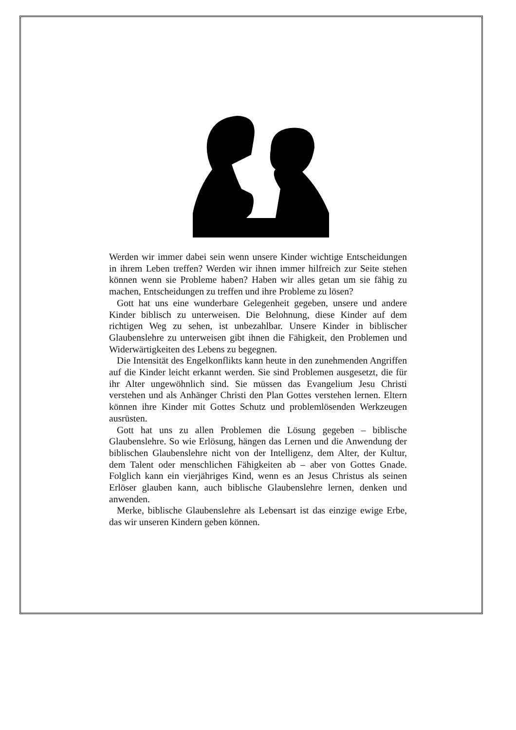Werden wir immer dabei sein wenn unsere Kinder wichtige Ent­scheidungen in ihrem Leben treffen? Werden wir ihnen immer hilf­reich zur Seite stehen können wenn sie Probleme haben? Haben wir alles getan um sie fähig zu machen, Entscheidungen zu treffen und ihre Probleme zu lösen?
Gott hat uns eine wunderbare Gelegenheit gegeben, unsere und andere Kinder biblisch zu unterweisen. Die Belohnung, diese Kinder auf dem richtigen Weg zu sehen, ist unbezahlbar. Unsere Kinder in biblischer Glaubenslehre zu unterweisen gibt ihnen die Fähigkeit, den Problemen und Widerwärtigkeiten des Lebens zu begegnen.
Die Intensität des Engelkonflikts kann heute in den zunehmenden Angriffen auf die Kinder leicht erkannt werden. Sie sind Problemen ausgesetzt, die für ihr Alter ungewöhnlich sind. Sie müssen das Evangelium Jesu Christi verstehen und als Anhänger Christi den Plan Gottes verstehen lernen. Eltern können ihre Kinder mit Gottes Schutz und problemlösenden Werkzeugen ausrüsten.
Gott hat uns zu allen Problemen die Lösung gegeben – biblische Glaubenslehre. So wie Erlösung, hängen das Lernen und die Anwendung der biblischen Glaubenslehre nicht von der Intelligenz, dem Alter, der Kultur, dem Talent oder menschlichen Fähigkeiten ab – aber von Gottes Gnade. Folglich kann ein vierjähriges Kind, wenn es an Jesus Christus als seinen Erlöser glauben kann, auch biblische Glaubenslehre lernen, denken und anwenden.
Merke, biblische Glaubenslehre als Lebensart ist das einzige ewige Erbe, das wir unseren Kindern geben können.